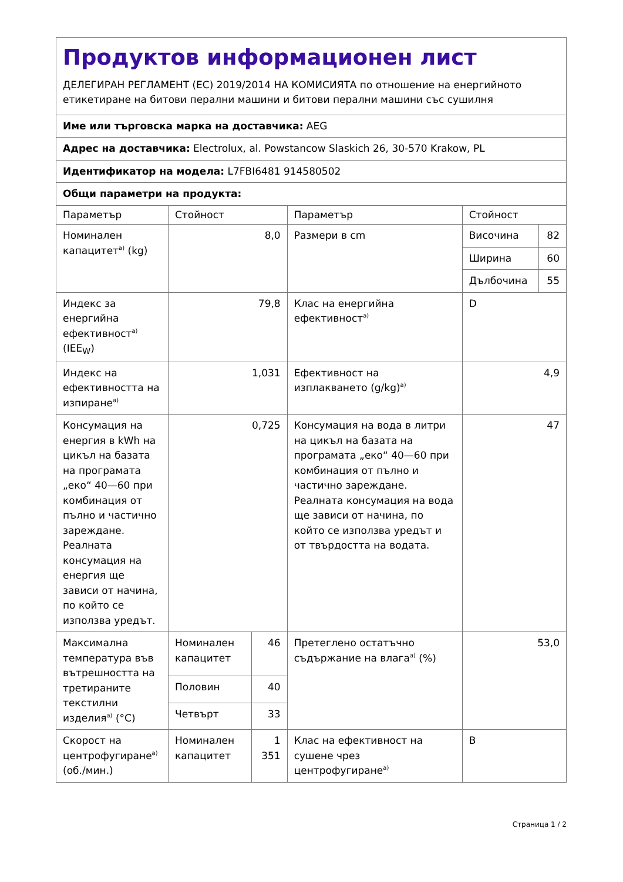| Продуктов информационен лист ДЕЛЕГИРАН РЕГЛАМЕНТ (ЕС) 2019/2014 НА КОМИСИЯТА по отношение на енергийното етикетиране на битови перални машини и битови перални машини със сушилня | | | | | |
| Име или търговска марка на доставчика: AEG | | | | | |
| Адрес на доставчика: Electrolux, al. Powstancow Slaskich 26, 30-570 Krakow, PL | | | | | |
| Идентификатор на модела: L7FBI6481 914580502 | | | | | |
| Общи параметри на продукта: | | | | | |
| Параметър | Стойност | | Параметър | Стойност | |
| Номинален капацитет<sup>a)</sup> (kg) | 8,0 | | Размери в cm | Височина | 82 |
| | | | | Ширина | 60 |
| | | | | Дълбочина | 55 |
| Индекс за енергийна ефективност<sup>a)</sup> (IEE<sub>W</sub>) | 79,8 | | Клас на енергийна ефективност<sup>a)</sup> | D | |
| Индекс на ефективността на изпиране<sup>a)</sup> | 1,031 | | Ефективност на изплакването (g/kg)<sup>a)</sup> | 4,9 | |
| Консумация на енергия в kWh на цикъл на базата на програмата „еко“ 40—60 при комбинация от пълно и частично зареждане. Реалната консумация на енергия ще зависи от начина, по който се използва уредът. | 0,725 | | Консумация на вода в литри на цикъл на базата на програмата „еко“ 40—60 при комбинация от пълно и частично зареждане. Реалната консумация на вода ще зависи от начина, по който се използва уредът и от твърдостта на водата. | 47 | |
| Максимална температура във вътрешността на третираните текстилни изделия<sup>a)</sup> (°C) | Номинален капацитет | 46 | Претеглено остатъчно съдържание на влага<sup>a)</sup> (%) | 53,0 | |
| | Половин | 40 | | | |
| | Четвърт | 33 | | | |
| Скорост на центрофугиране<sup>a)</sup> (об./мин.) | Номинален капацитет | 1 351 | Клас на ефективност на сушене чрез центрофугиране<sup>a)</sup> | B | |
Страница 1 / 2